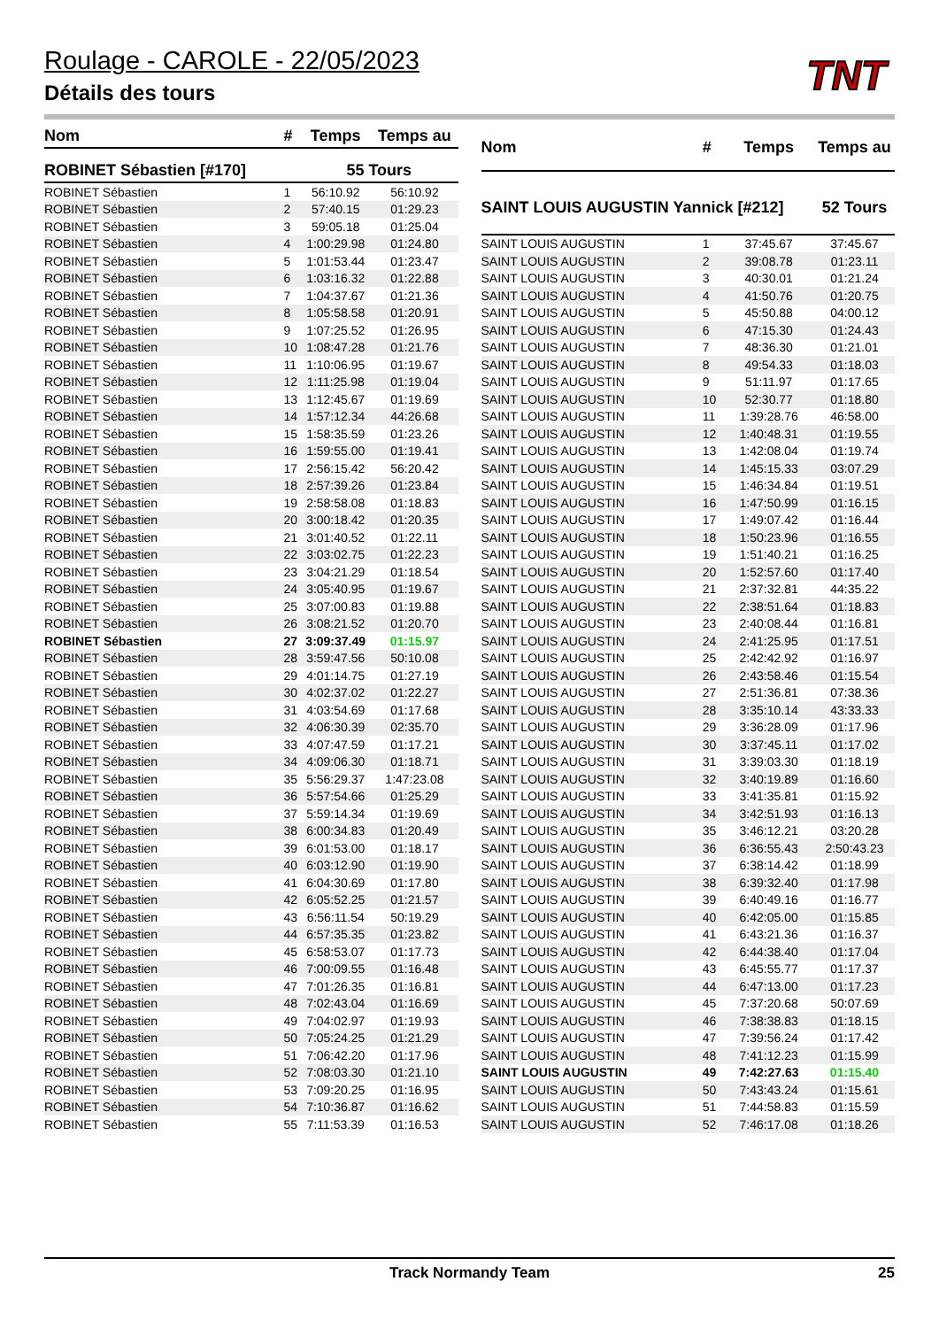TNT
Roulage - CAROLE - 22/05/2023
Détails des tours
| Nom | # | Temps | Temps au |
| --- | --- | --- | --- |
| ROBINET Sébastien [#170] | | 55 Tours | |
| ROBINET Sébastien | 1 | 56:10.92 | 56:10.92 |
| ROBINET Sébastien | 2 | 57:40.15 | 01:29.23 |
| ROBINET Sébastien | 3 | 59:05.18 | 01:25.04 |
| ROBINET Sébastien | 4 | 1:00:29.98 | 01:24.80 |
| ROBINET Sébastien | 5 | 1:01:53.44 | 01:23.47 |
| ROBINET Sébastien | 6 | 1:03:16.32 | 01:22.88 |
| ROBINET Sébastien | 7 | 1:04:37.67 | 01:21.36 |
| ROBINET Sébastien | 8 | 1:05:58.58 | 01:20.91 |
| ROBINET Sébastien | 9 | 1:07:25.52 | 01:26.95 |
| ROBINET Sébastien | 10 | 1:08:47.28 | 01:21.76 |
| ROBINET Sébastien | 11 | 1:10:06.95 | 01:19.67 |
| ROBINET Sébastien | 12 | 1:11:25.98 | 01:19.04 |
| ROBINET Sébastien | 13 | 1:12:45.67 | 01:19.69 |
| ROBINET Sébastien | 14 | 1:57:12.34 | 44:26.68 |
| ROBINET Sébastien | 15 | 1:58:35.59 | 01:23.26 |
| ROBINET Sébastien | 16 | 1:59:55.00 | 01:19.41 |
| ROBINET Sébastien | 17 | 2:56:15.42 | 56:20.42 |
| ROBINET Sébastien | 18 | 2:57:39.26 | 01:23.84 |
| ROBINET Sébastien | 19 | 2:58:58.08 | 01:18.83 |
| ROBINET Sébastien | 20 | 3:00:18.42 | 01:20.35 |
| ROBINET Sébastien | 21 | 3:01:40.52 | 01:22.11 |
| ROBINET Sébastien | 22 | 3:03:02.75 | 01:22.23 |
| ROBINET Sébastien | 23 | 3:04:21.29 | 01:18.54 |
| ROBINET Sébastien | 24 | 3:05:40.95 | 01:19.67 |
| ROBINET Sébastien | 25 | 3:07:00.83 | 01:19.88 |
| ROBINET Sébastien | 26 | 3:08:21.52 | 01:20.70 |
| ROBINET Sébastien | 27 | 3:09:37.49 | 01:15.97 |
| ROBINET Sébastien | 28 | 3:59:47.56 | 50:10.08 |
| ROBINET Sébastien | 29 | 4:01:14.75 | 01:27.19 |
| ROBINET Sébastien | 30 | 4:02:37.02 | 01:22.27 |
| ROBINET Sébastien | 31 | 4:03:54.69 | 01:17.68 |
| ROBINET Sébastien | 32 | 4:06:30.39 | 02:35.70 |
| ROBINET Sébastien | 33 | 4:07:47.59 | 01:17.21 |
| ROBINET Sébastien | 34 | 4:09:06.30 | 01:18.71 |
| ROBINET Sébastien | 35 | 5:56:29.37 | 1:47:23.08 |
| ROBINET Sébastien | 36 | 5:57:54.66 | 01:25.29 |
| ROBINET Sébastien | 37 | 5:59:14.34 | 01:19.69 |
| ROBINET Sébastien | 38 | 6:00:34.83 | 01:20.49 |
| ROBINET Sébastien | 39 | 6:01:53.00 | 01:18.17 |
| ROBINET Sébastien | 40 | 6:03:12.90 | 01:19.90 |
| ROBINET Sébastien | 41 | 6:04:30.69 | 01:17.80 |
| ROBINET Sébastien | 42 | 6:05:52.25 | 01:21.57 |
| ROBINET Sébastien | 43 | 6:56:11.54 | 50:19.29 |
| ROBINET Sébastien | 44 | 6:57:35.35 | 01:23.82 |
| ROBINET Sébastien | 45 | 6:58:53.07 | 01:17.73 |
| ROBINET Sébastien | 46 | 7:00:09.55 | 01:16.48 |
| ROBINET Sébastien | 47 | 7:01:26.35 | 01:16.81 |
| ROBINET Sébastien | 48 | 7:02:43.04 | 01:16.69 |
| ROBINET Sébastien | 49 | 7:04:02.97 | 01:19.93 |
| ROBINET Sébastien | 50 | 7:05:24.25 | 01:21.29 |
| ROBINET Sébastien | 51 | 7:06:42.20 | 01:17.96 |
| ROBINET Sébastien | 52 | 7:08:03.30 | 01:21.10 |
| ROBINET Sébastien | 53 | 7:09:20.25 | 01:16.95 |
| ROBINET Sébastien | 54 | 7:10:36.87 | 01:16.62 |
| ROBINET Sébastien | 55 | 7:11:53.39 | 01:16.53 |
| Nom | # | Temps | Temps au |
| --- | --- | --- | --- |
| SAINT LOUIS AUGUSTIN Yannick [#212] | | | 52 Tours |
| SAINT LOUIS AUGUSTIN | 1 | 37:45.67 | 37:45.67 |
| SAINT LOUIS AUGUSTIN | 2 | 39:08.78 | 01:23.11 |
| SAINT LOUIS AUGUSTIN | 3 | 40:30.01 | 01:21.24 |
| SAINT LOUIS AUGUSTIN | 4 | 41:50.76 | 01:20.75 |
| SAINT LOUIS AUGUSTIN | 5 | 45:50.88 | 04:00.12 |
| SAINT LOUIS AUGUSTIN | 6 | 47:15.30 | 01:24.43 |
| SAINT LOUIS AUGUSTIN | 7 | 48:36.30 | 01:21.01 |
| SAINT LOUIS AUGUSTIN | 8 | 49:54.33 | 01:18.03 |
| SAINT LOUIS AUGUSTIN | 9 | 51:11.97 | 01:17.65 |
| SAINT LOUIS AUGUSTIN | 10 | 52:30.77 | 01:18.80 |
| SAINT LOUIS AUGUSTIN | 11 | 1:39:28.76 | 46:58.00 |
| SAINT LOUIS AUGUSTIN | 12 | 1:40:48.31 | 01:19.55 |
| SAINT LOUIS AUGUSTIN | 13 | 1:42:08.04 | 01:19.74 |
| SAINT LOUIS AUGUSTIN | 14 | 1:45:15.33 | 03:07.29 |
| SAINT LOUIS AUGUSTIN | 15 | 1:46:34.84 | 01:19.51 |
| SAINT LOUIS AUGUSTIN | 16 | 1:47:50.99 | 01:16.15 |
| SAINT LOUIS AUGUSTIN | 17 | 1:49:07.42 | 01:16.44 |
| SAINT LOUIS AUGUSTIN | 18 | 1:50:23.96 | 01:16.55 |
| SAINT LOUIS AUGUSTIN | 19 | 1:51:40.21 | 01:16.25 |
| SAINT LOUIS AUGUSTIN | 20 | 1:52:57.60 | 01:17.40 |
| SAINT LOUIS AUGUSTIN | 21 | 2:37:32.81 | 44:35.22 |
| SAINT LOUIS AUGUSTIN | 22 | 2:38:51.64 | 01:18.83 |
| SAINT LOUIS AUGUSTIN | 23 | 2:40:08.44 | 01:16.81 |
| SAINT LOUIS AUGUSTIN | 24 | 2:41:25.95 | 01:17.51 |
| SAINT LOUIS AUGUSTIN | 25 | 2:42:42.92 | 01:16.97 |
| SAINT LOUIS AUGUSTIN | 26 | 2:43:58.46 | 01:15.54 |
| SAINT LOUIS AUGUSTIN | 27 | 2:51:36.81 | 07:38.36 |
| SAINT LOUIS AUGUSTIN | 28 | 3:35:10.14 | 43:33.33 |
| SAINT LOUIS AUGUSTIN | 29 | 3:36:28.09 | 01:17.96 |
| SAINT LOUIS AUGUSTIN | 30 | 3:37:45.11 | 01:17.02 |
| SAINT LOUIS AUGUSTIN | 31 | 3:39:03.30 | 01:18.19 |
| SAINT LOUIS AUGUSTIN | 32 | 3:40:19.89 | 01:16.60 |
| SAINT LOUIS AUGUSTIN | 33 | 3:41:35.81 | 01:15.92 |
| SAINT LOUIS AUGUSTIN | 34 | 3:42:51.93 | 01:16.13 |
| SAINT LOUIS AUGUSTIN | 35 | 3:46:12.21 | 03:20.28 |
| SAINT LOUIS AUGUSTIN | 36 | 6:36:55.43 | 2:50:43.23 |
| SAINT LOUIS AUGUSTIN | 37 | 6:38:14.42 | 01:18.99 |
| SAINT LOUIS AUGUSTIN | 38 | 6:39:32.40 | 01:17.98 |
| SAINT LOUIS AUGUSTIN | 39 | 6:40:49.16 | 01:16.77 |
| SAINT LOUIS AUGUSTIN | 40 | 6:42:05.00 | 01:15.85 |
| SAINT LOUIS AUGUSTIN | 41 | 6:43:21.36 | 01:16.37 |
| SAINT LOUIS AUGUSTIN | 42 | 6:44:38.40 | 01:17.04 |
| SAINT LOUIS AUGUSTIN | 43 | 6:45:55.77 | 01:17.37 |
| SAINT LOUIS AUGUSTIN | 44 | 6:47:13.00 | 01:17.23 |
| SAINT LOUIS AUGUSTIN | 45 | 7:37:20.68 | 50:07.69 |
| SAINT LOUIS AUGUSTIN | 46 | 7:38:38.83 | 01:18.15 |
| SAINT LOUIS AUGUSTIN | 47 | 7:39:56.24 | 01:17.42 |
| SAINT LOUIS AUGUSTIN | 48 | 7:41:12.23 | 01:15.99 |
| SAINT LOUIS AUGUSTIN | 49 | 7:42:27.63 | 01:15.40 |
| SAINT LOUIS AUGUSTIN | 50 | 7:43:43.24 | 01:15.61 |
| SAINT LOUIS AUGUSTIN | 51 | 7:44:58.83 | 01:15.59 |
| SAINT LOUIS AUGUSTIN | 52 | 7:46:17.08 | 01:18.26 |
Track Normandy Team 25